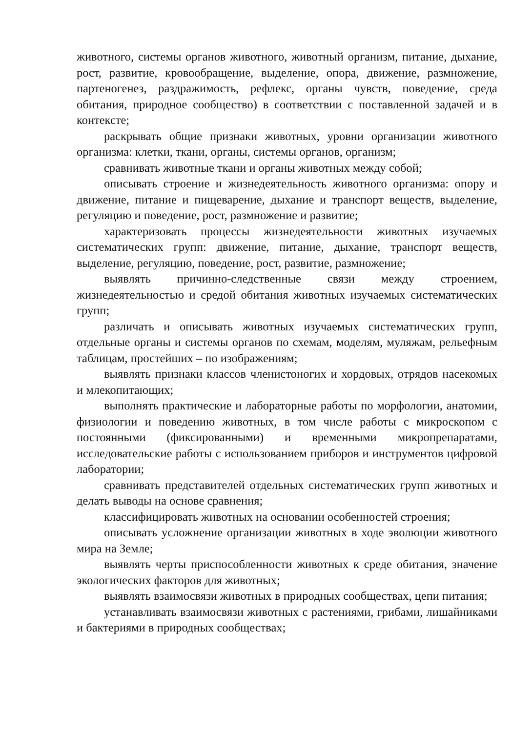животного, системы органов животного, животный организм, питание, дыхание, рост, развитие, кровообращение, выделение, опора, движение, размножение, партеногенез, раздражимость, рефлекс, органы чувств, поведение, среда обитания, природное сообщество) в соответствии с поставленной задачей и в контексте;
раскрывать общие признаки животных, уровни организации животного организма: клетки, ткани, органы, системы органов, организм;
сравнивать животные ткани и органы животных между собой;
описывать строение и жизнедеятельность животного организма: опору и движение, питание и пищеварение, дыхание и транспорт веществ, выделение, регуляцию и поведение, рост, размножение и развитие;
характеризовать процессы жизнедеятельности животных изучаемых систематических групп: движение, питание, дыхание, транспорт веществ, выделение, регуляцию, поведение, рост, развитие, размножение;
выявлять причинно-следственные связи между строением, жизнедеятельностью и средой обитания животных изучаемых систематических групп;
различать и описывать животных изучаемых систематических групп, отдельные органы и системы органов по схемам, моделям, муляжам, рельефным таблицам, простейших – по изображениям;
выявлять признаки классов членистоногих и хордовых, отрядов насекомых и млекопитающих;
выполнять практические и лабораторные работы по морфологии, анатомии, физиологии и поведению животных, в том числе работы с микроскопом с постоянными (фиксированными) и временными микропрепаратами, исследовательские работы с использованием приборов и инструментов цифровой лаборатории;
сравнивать представителей отдельных систематических групп животных и делать выводы на основе сравнения;
классифицировать животных на основании особенностей строения;
описывать усложнение организации животных в ходе эволюции животного мира на Земле;
выявлять черты приспособленности животных к среде обитания, значение экологических факторов для животных;
выявлять взаимосвязи животных в природных сообществах, цепи питания;
устанавливать взаимосвязи животных с растениями, грибами, лишайниками и бактериями в природных сообществах;